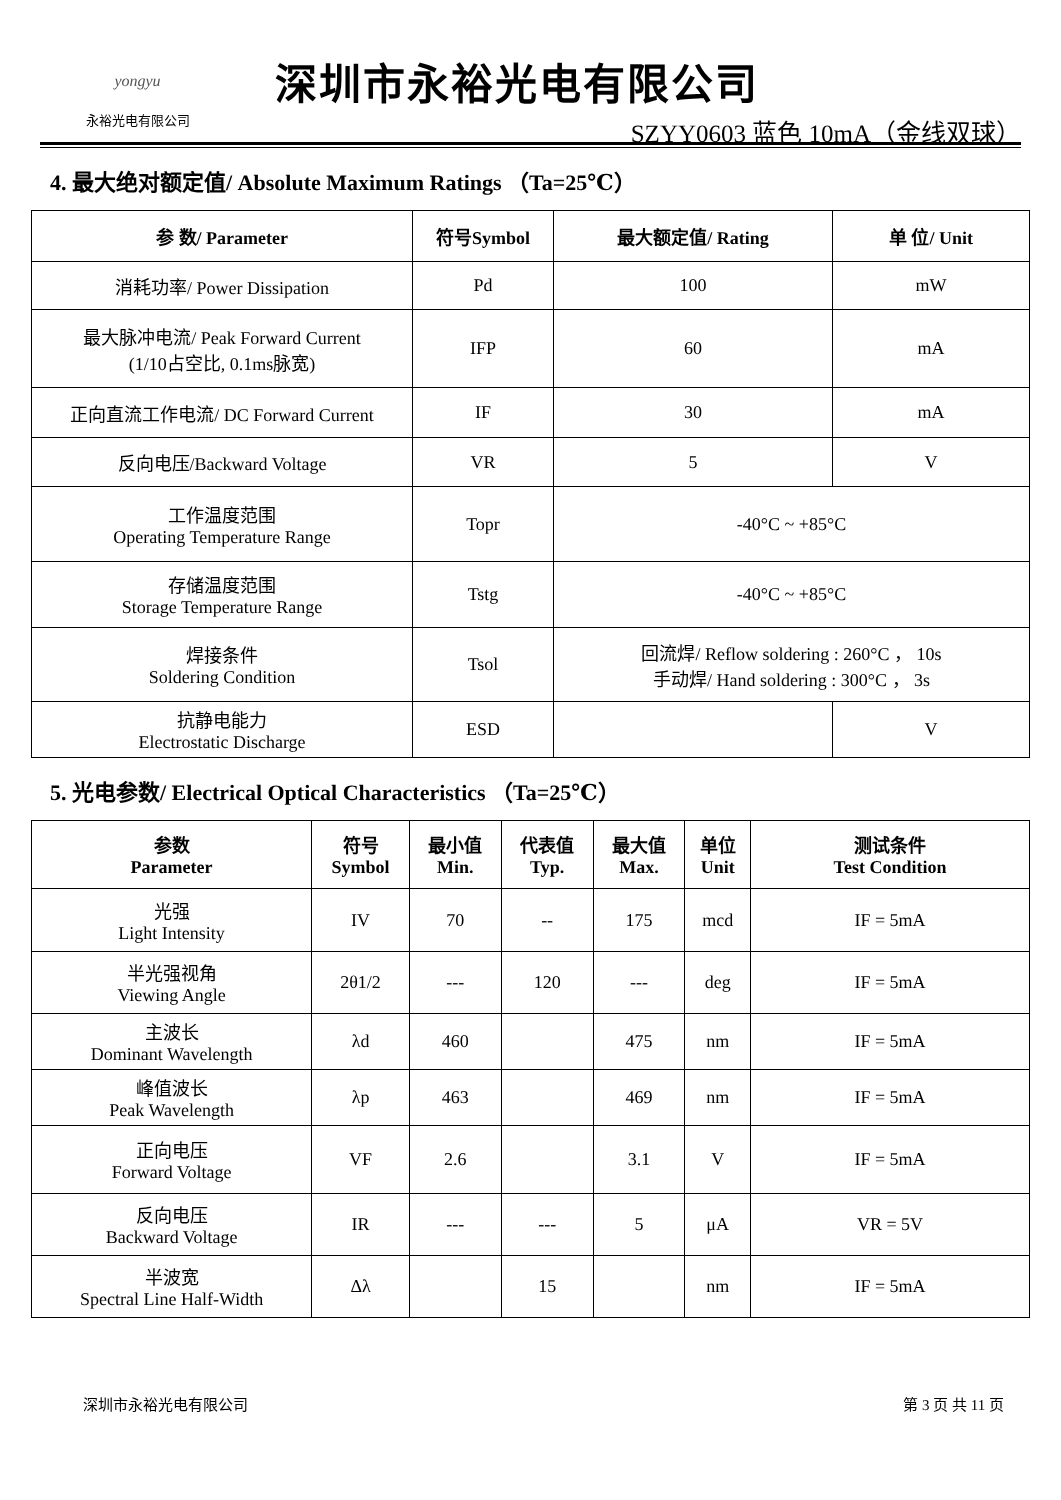yongyu
永裕光电有限公司
深圳市永裕光电有限公司
SZYY0603 蓝色 10mA（金线双球）
4. 最大绝对额定值/ Absolute Maximum Ratings （Ta=25℃）
| 参 数/ Parameter | 符号Symbol | 最大额定值/ Rating | 单 位/ Unit |
| --- | --- | --- | --- |
| 消耗功率/ Power Dissipation | Pd | 100 | mW |
| 最大脉冲电流/ Peak Forward Current (1/10占空比, 0.1ms脉宽) | IFP | 60 | mA |
| 正向直流工作电流/ DC Forward Current | IF | 30 | mA |
| 反向电压/Backward Voltage | VR | 5 | V |
| 工作温度范围 Operating Temperature Range | Topr | -40°C ~ +85°C | |
| 存储温度范围 Storage Temperature Range | Tstg | -40°C ~ +85°C | |
| 焊接条件 Soldering Condition | Tsol | 回流焊/ Reflow soldering : 260°C ， 10s 手动焊/ Hand soldering : 300°C ， 3s | |
| 抗静电能力 Electrostatic Discharge | ESD | | V |
5. 光电参数/ Electrical Optical Characteristics （Ta=25℃）
| 参数 Parameter | 符号 Symbol | 最小值 Min. | 代表值 Typ. | 最大值 Max. | 单位 Unit | 测试条件 Test Condition |
| --- | --- | --- | --- | --- | --- | --- |
| 光强 Light Intensity | IV | 70 | -- | 175 | mcd | IF = 5mA |
| 半光强视角 Viewing Angle | 2θ1/2 | --- | 120 | --- | deg | IF = 5mA |
| 主波长 Dominant Wavelength | λd | 460 | | 475 | nm | IF = 5mA |
| 峰值波长 Peak Wavelength | λp | 463 | | 469 | nm | IF = 5mA |
| 正向电压 Forward Voltage | VF | 2.6 | | 3.1 | V | IF = 5mA |
| 反向电压 Backward Voltage | IR | --- | --- | 5 | μA | VR = 5V |
| 半波宽 Spectral Line Half-Width | Δλ | | 15 | | nm | IF = 5mA |
深圳市永裕光电有限公司 第 3 页 共 11 页